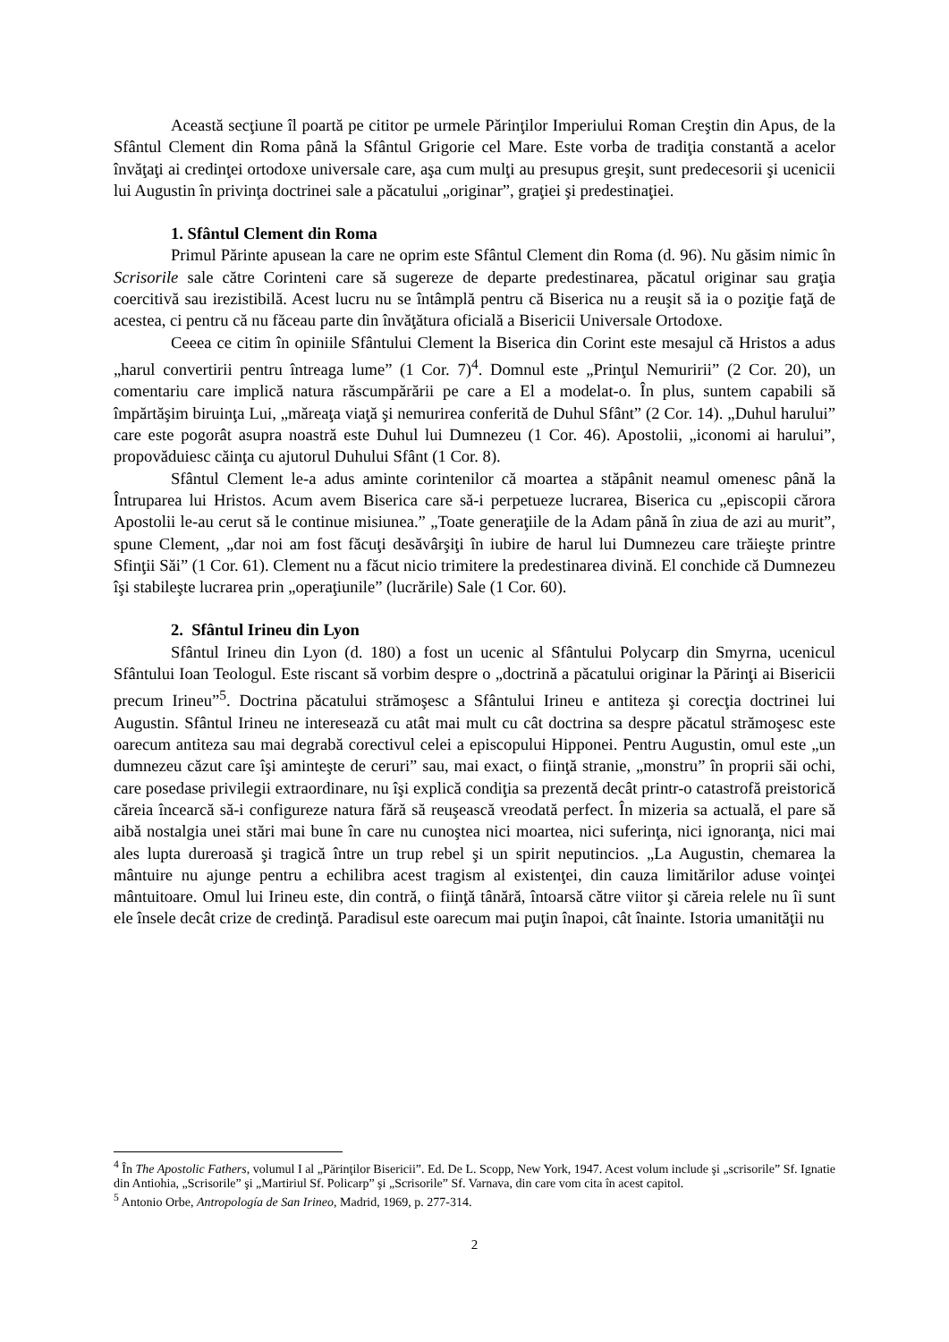Această secţiune îl poartă pe cititor pe urmele Părinţilor Imperiului Roman Creştin din Apus, de la Sfântul Clement din Roma până la Sfântul Grigorie cel Mare. Este vorba de tradiţia constantă a acelor învăţaţi ai credinţei ortodoxe universale care, aşa cum mulţi au presupus greşit, sunt predecesorii şi ucenicii lui Augustin în privinţa doctrinei sale a păcatului „originar”, graţiei şi predestinaţiei.
1. Sfântul Clement din Roma
Primul Părinte apusean la care ne oprim este Sfântul Clement din Roma (d. 96). Nu găsim nimic în Scrisorile sale către Corinteni care să sugereze de departe predestinarea, păcatul originar sau graţia coercitivă sau irezistibilă. Acest lucru nu se întâmplă pentru că Biserica nu a reuşit să ia o poziţie faţă de acestea, ci pentru că nu făceau parte din învăţătura oficială a Bisericii Universale Ortodoxe.
Ceeea ce citim în opiniile Sfântului Clement la Biserica din Corint este mesajul că Hristos a adus „harul convertirii pentru întreaga lume” (1 Cor. 7)<sup>4</sup>. Domnul este „Prinţul Nemuririi” (2 Cor. 20), un comentariu care implică natura răscumpărării pe care a El a modelat-o. În plus, suntem capabili să împărtăşim biruinţa Lui, „măreaţa viaţă şi nemurirea conferită de Duhul Sfânt” (2 Cor. 14). „Duhul harului” care este pogorât asupra noastră este Duhul lui Dumnezeu (1 Cor. 46). Apostolii, „iconomi ai harului”, propovăduiesc căinţa cu ajutorul Duhului Sfânt (1 Cor. 8).
Sfântul Clement le-a adus aminte corintenilor că moartea a stăpânit neamul omenesc până la Întruparea lui Hristos. Acum avem Biserica care să-i perpetueze lucrarea, Biserica cu „episcopii cărora Apostolii le-au cerut să le continue misiunea.” „Toate generaţiile de la Adam până în ziua de azi au murit”, spune Clement, „dar noi am fost făcuţi desăvârşiţi în iubire de harul lui Dumnezeu care trăieşte printre Sfinţii Săi” (1 Cor. 61). Clement nu a făcut nicio trimitere la predestinarea divină. El conchide că Dumnezeu îşi stabileşte lucrarea prin „operaţiunile” (lucrările) Sale (1 Cor. 60).
2. Sfântul Irineu din Lyon
Sfântul Irineu din Lyon (d. 180) a fost un ucenic al Sfântului Polycarp din Smyrna, ucenicul Sfântului Ioan Teologul. Este riscant să vorbim despre o „doctrină a păcatului originar la Părinţi ai Bisericii precum Irineu”<sup>5</sup>. Doctrina păcatului strămoşesc a Sfântului Irineu e antiteza şi corecţia doctrinei lui Augustin. Sfântul Irineu ne interesează cu atât mai mult cu cât doctrina sa despre păcatul strămoşesc este oarecum antiteza sau mai degrabă corectivul celei a episcopului Hipponei. Pentru Augustin, omul este „un dumnezeu căzut care îşi aminteşte de ceruri” sau, mai exact, o fiinţă stranie, „monstru” în proprii săi ochi, care posedase privilegii extraordinare, nu îşi explică condiţia sa prezentă decât printr-o catastrofă preistorică căreia încearcă să-i configureze natura fără să reuşească vreodată perfect. În mizeria sa actuală, el pare să aibă nostalgia unei stări mai bune în care nu cunoştea nici moartea, nici suferinţa, nici ignoranţa, nici mai ales lupta dureroasă şi tragică între un trup rebel şi un spirit neputincios. „La Augustin, chemarea la mântuire nu ajunge pentru a echilibra acest tragism al existenţei, din cauza limitărilor aduse voinţei mântuitoare. Omul lui Irineu este, din contră, o fiinţă tânără, întoarsă către viitor şi căreia relele nu îi sunt ele însele decât crize de credinţă. Paradisul este oarecum mai puţin înapoi, cât înainte. Istoria umanităţii nu
<sup>4</sup> În The Apostolic Fathers, volumul I al „Părinţilor Bisericii”. Ed. De L. Scopp, New York, 1947. Acest volum include şi „scrisorile” Sf. Ignatie din Antiohia, „Scrisorile” şi „Martiriul Sf. Policarp” şi „Scrisorile” Sf. Varnava, din care vom cita în acest capitol.
<sup>5</sup> Antonio Orbe, Antropología de San Irineo, Madrid, 1969, p. 277-314.
2